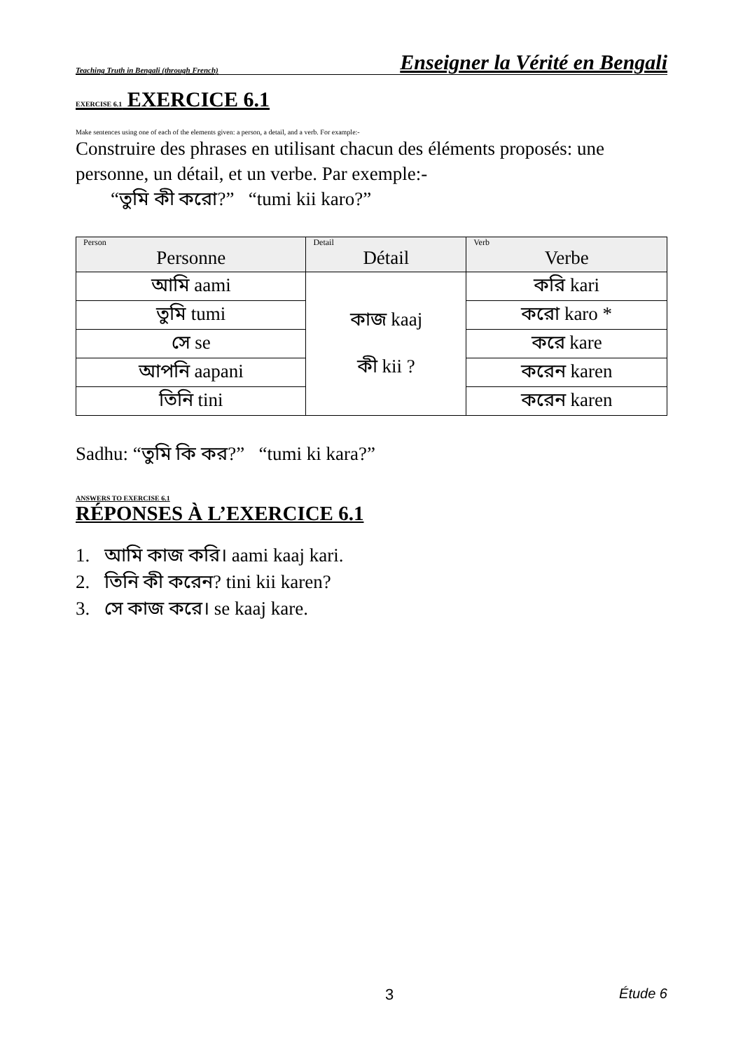Teaching Truth in Bengali (through French) Enseigner la Vérité en Bengali
EXERCISE 6.1 EXERCICE 6.1
Make sentences using one of each of the elements given: a person, a detail, and a verb. For example:-
Construire des phrases en utilisant chacun des éléments proposés: une personne, un détail, et un verbe. Par exemple:-
“তুমি কী করো?” “tumi kii karo?”
| Person Personne | Detail Détail | Verb Verbe |
| --- | --- | --- |
| আমি aami | কাজ kaaj কী kii ? | করি kari |
| তুমি tumi | | করো karo * |
| সে se | | করে kare |
| আপনি aapani | | করেন karen |
| তিনি tini | | করেন karen |
Sadhu: “তুমি কি কর?” “tumi ki kara?”
ANSWERS TO EXERCISE 6.1
RÉPONSES À L’EXERCICE 6.1
1. আমি কাজ করি। aami kaaj kari.
2. তিনি কী করেন? tini kii karen?
3. সে কাজ করে। se kaaj kare.
3 Étude 6